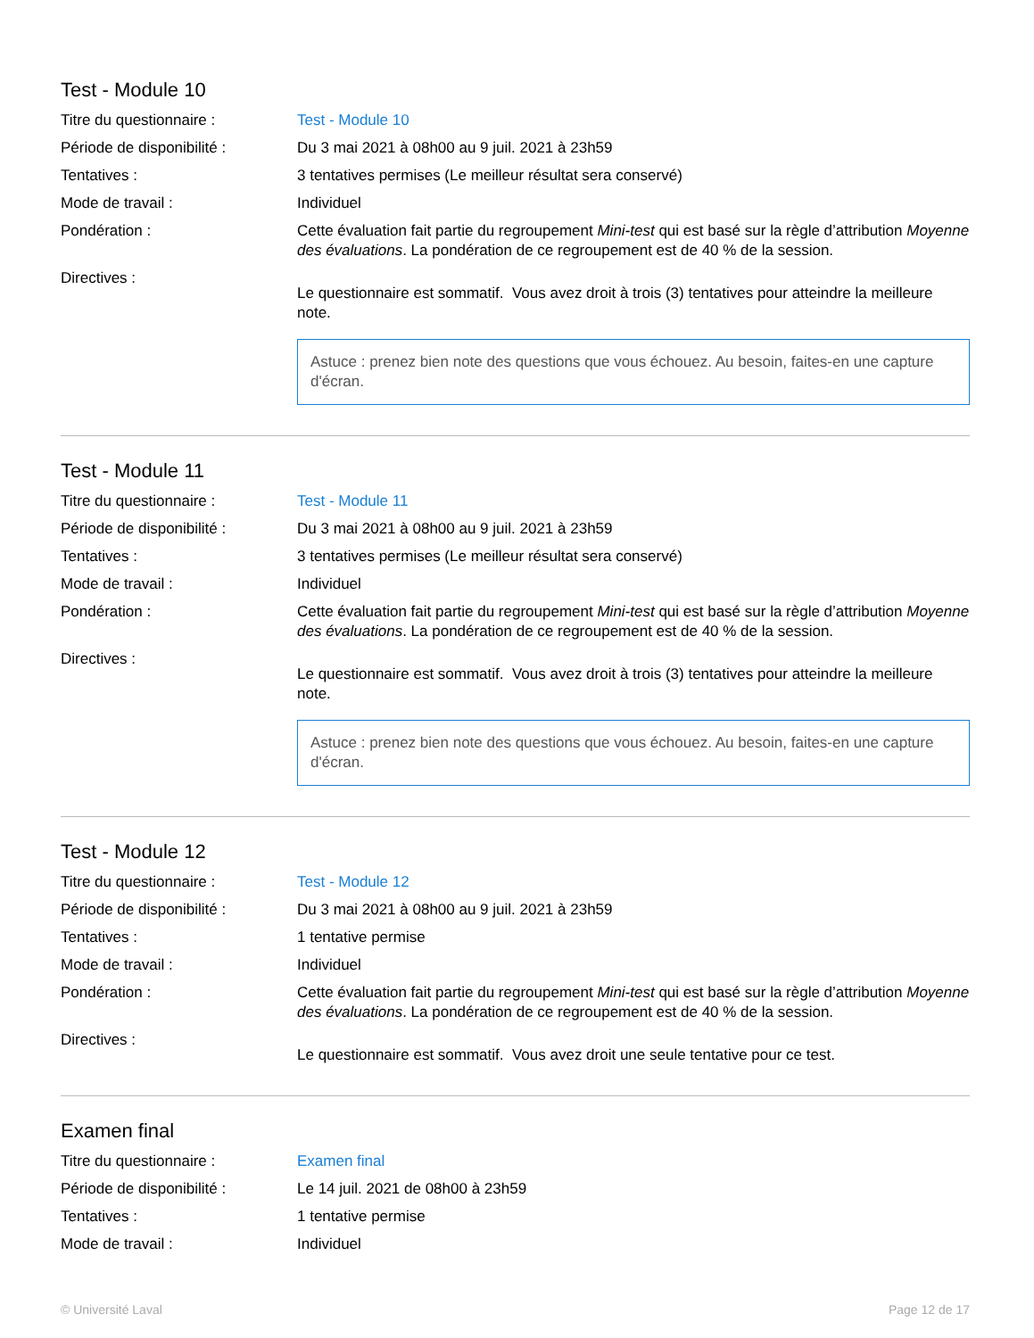Test - Module 10
Titre du questionnaire : Test - Module 10
Période de disponibilité :
Du 3 mai 2021 à 08h00 au 9 juil. 2021 à 23h59
Tentatives : 3 tentatives permises (Le meilleur résultat sera conservé)
Mode de travail : Individuel
Pondération : Cette évaluation fait partie du regroupement Mini-test qui est basé sur la règle d’attribution Moyenne des évaluations. La pondération de ce regroupement est de 40 % de la session.
Directives :
Le questionnaire est sommatif. Vous avez droit à trois (3) tentatives pour atteindre la meilleure note.
Astuce : prenez bien note des questions que vous échouez. Au besoin, faites-en une capture d'écran.
Test - Module 11
Titre du questionnaire : Test - Module 11
Période de disponibilité :
Du 3 mai 2021 à 08h00 au 9 juil. 2021 à 23h59
Tentatives : 3 tentatives permises (Le meilleur résultat sera conservé)
Mode de travail : Individuel
Pondération : Cette évaluation fait partie du regroupement Mini-test qui est basé sur la règle d’attribution Moyenne des évaluations. La pondération de ce regroupement est de 40 % de la session.
Directives :
Le questionnaire est sommatif. Vous avez droit à trois (3) tentatives pour atteindre la meilleure note.
Astuce : prenez bien note des questions que vous échouez. Au besoin, faites-en une capture d'écran.
Test - Module 12
Titre du questionnaire : Test - Module 12
Période de disponibilité :
Du 3 mai 2021 à 08h00 au 9 juil. 2021 à 23h59
Tentatives : 1 tentative permise
Mode de travail : Individuel
Pondération : Cette évaluation fait partie du regroupement Mini-test qui est basé sur la règle d’attribution Moyenne des évaluations. La pondération de ce regroupement est de 40 % de la session.
Directives :
Le questionnaire est sommatif. Vous avez droit une seule tentative pour ce test.
Examen final
Titre du questionnaire : Examen final
Période de disponibilité :
Le 14 juil. 2021 de 08h00 à 23h59
Tentatives : 1 tentative permise
Mode de travail : Individuel
© Université Laval Page 12 de 17